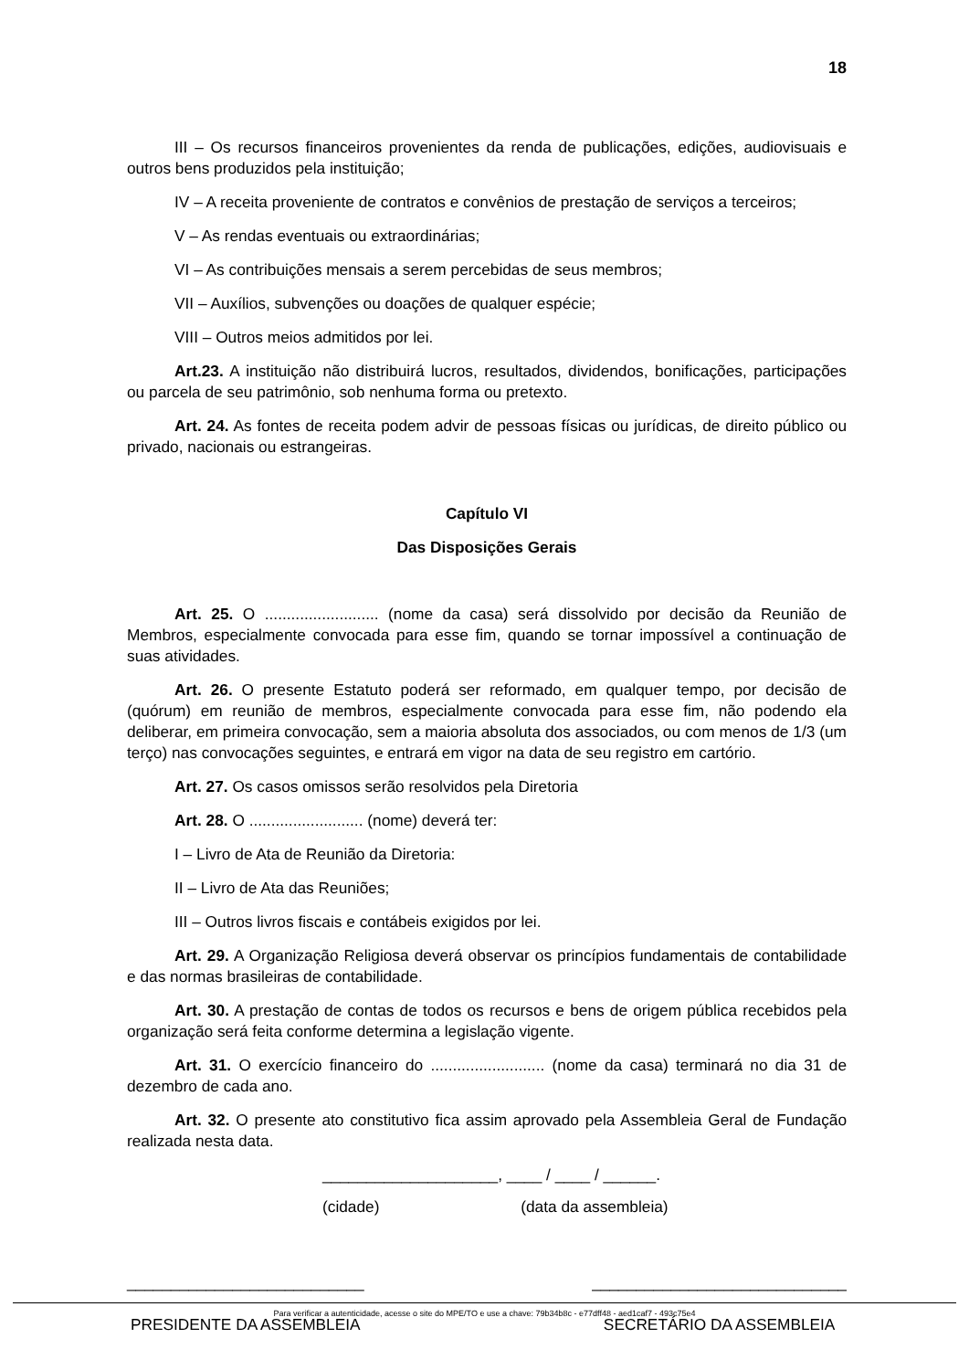18
III – Os recursos financeiros provenientes da renda de publicações, edições, audiovisuais e outros bens produzidos pela instituição;
IV – A receita proveniente de contratos e convênios de prestação de serviços a terceiros;
V – As rendas eventuais ou extraordinárias;
VI – As contribuições mensais a serem percebidas de seus membros;
VII – Auxílios, subvenções ou doações de qualquer espécie;
VIII – Outros meios admitidos por lei.
Art.23. A instituição não distribuirá lucros, resultados, dividendos, bonificações, participações ou parcela de seu patrimônio, sob nenhuma forma ou pretexto.
Art. 24. As fontes de receita podem advir de pessoas físicas ou jurídicas, de direito público ou privado, nacionais ou estrangeiras.
Capítulo VI
Das Disposições Gerais
Art. 25. O .......................... (nome da casa) será dissolvido por decisão da Reunião de Membros, especialmente convocada para esse fim, quando se tornar impossível a continuação de suas atividades.
Art. 26. O presente Estatuto poderá ser reformado, em qualquer tempo, por decisão de (quórum) em reunião de membros, especialmente convocada para esse fim, não podendo ela deliberar, em primeira convocação, sem a maioria absoluta dos associados, ou com menos de 1/3 (um terço) nas convocações seguintes, e entrará em vigor na data de seu registro em cartório.
Art. 27. Os casos omissos serão resolvidos pela Diretoria
Art. 28. O .......................... (nome) deverá ter:
I – Livro de Ata de Reunião da Diretoria:
II – Livro de Ata das Reuniões;
III – Outros livros fiscais e contábeis exigidos por lei.
Art. 29. A Organização Religiosa deverá observar os princípios fundamentais de contabilidade e das normas brasileiras de contabilidade.
Art. 30. A prestação de contas de todos os recursos e bens de origem pública recebidos pela organização será feita conforme determina a legislação vigente.
Art. 31. O exercício financeiro do .......................... (nome da casa) terminará no dia 31 de dezembro de cada ano.
Art. 32. O presente ato constitutivo fica assim aprovado pela Assembleia Geral de Fundação realizada nesta data.
____________________, ____ / ____ / ______.
(cidade) (data da assembleia)
___________________________
PRESIDENTE DA ASSEMBLEIA
_____________________________
SECRETÁRIO DA ASSEMBLEIA
Para verificar a autenticidade, acesse o site do MPE/TO e use a chave: 79b34b8c - e77dff48 - aed1caf7 - 493c75e4